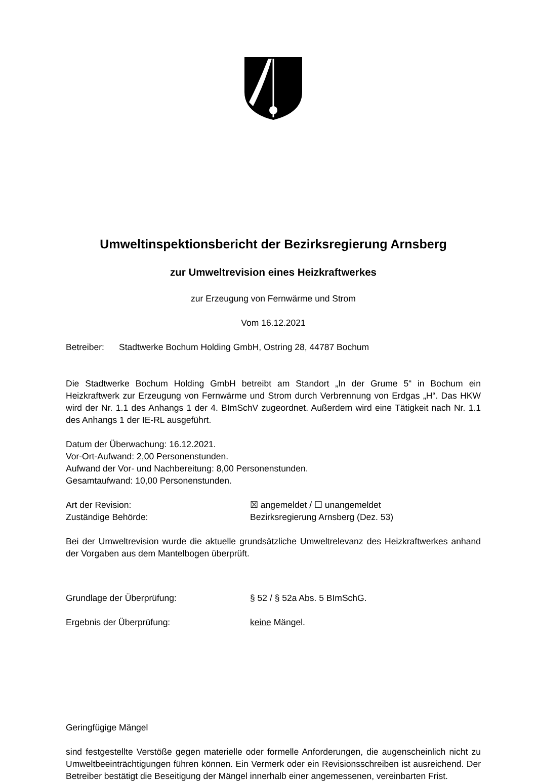Umweltinspektionsbericht der Bezirksregierung Arnsberg
zur Umweltrevision eines Heizkraftwerkes
zur Erzeugung von Fernwärme und Strom
Vom 16.12.2021
Betreiber: Stadtwerke Bochum Holding GmbH, Ostring 28, 44787 Bochum
Die Stadtwerke Bochum Holding GmbH betreibt am Standort „In der Grume 5“ in Bochum ein Heizkraftwerk zur Erzeugung von Fernwärme und Strom durch Verbrennung von Erdgas „H“. Das HKW wird der Nr. 1.1 des Anhangs 1 der 4. BImSchV zugeordnet. Außerdem wird eine Tätigkeit nach Nr. 1.1 des Anhangs 1 der IE-RL ausgeführt.
Datum der Überwachung: 16.12.2021.
Vor-Ort-Aufwand: 2,00 Personenstunden.
Aufwand der Vor- und Nachbereitung: 8,00 Personenstunden.
Gesamtaufwand: 10,00 Personenstunden.
Art der Revision: ☒ angemeldet / ☐ unangemeldet
Zuständige Behörde: Bezirksregierung Arnsberg (Dez. 53)
Bei der Umweltrevision wurde die aktuelle grundsätzliche Umweltrelevanz des Heizkraftwerkes anhand der Vorgaben aus dem Mantelbogen überprüft.
Grundlage der Überprüfung: § 52 / § 52a Abs. 5 BImSchG.
Ergebnis der Überprüfung: keine Mängel.
Geringfügige Mängel
sind festgestellte Verstöße gegen materielle oder formelle Anforderungen, die augenscheinlich nicht zu Umweltbeeinträchtigungen führen können. Ein Vermerk oder ein Revisionsschreiben ist ausreichend. Der Betreiber bestätigt die Beseitigung der Mängel innerhalb einer angemessenen, vereinbarten Frist.